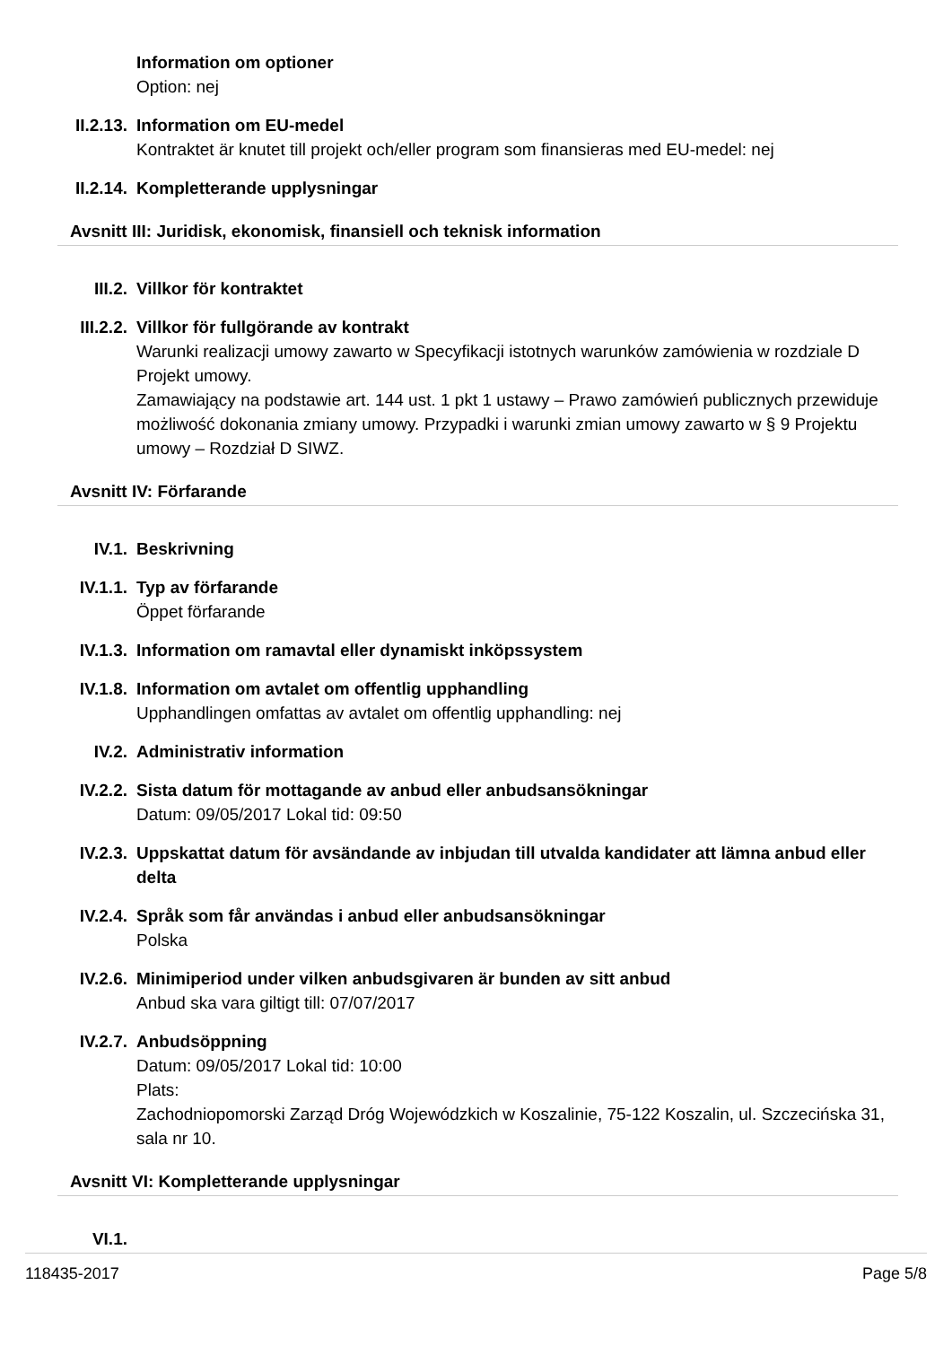Information om optioner
Option: nej
II.2.13.
Information om EU-medel
Kontraktet är knutet till projekt och/eller program som finansieras med EU-medel: nej
II.2.14.
Kompletterande upplysningar
Avsnitt III: Juridisk, ekonomisk, finansiell och teknisk information
III.2. Villkor för kontraktet
III.2.2.
Villkor för fullgörande av kontrakt
Warunki realizacji umowy zawarto w Specyfikacji istotnych warunków zamówienia w rozdziale D Projekt umowy.
Zamawiający na podstawie art. 144 ust. 1 pkt 1 ustawy – Prawo zamówień publicznych przewiduje możliwość dokonania zmiany umowy. Przypadki i warunki zmian umowy zawarto w § 9 Projektu umowy – Rozdział D SIWZ.
Avsnitt IV: Förfarande
IV.1. Beskrivning
IV.1.1.
Typ av förfarande
Öppet förfarande
IV.1.3.
Information om ramavtal eller dynamiskt inköpssystem
IV.1.8.
Information om avtalet om offentlig upphandling
Upphandlingen omfattas av avtalet om offentlig upphandling: nej
IV.2. Administrativ information
IV.2.2.
Sista datum för mottagande av anbud eller anbudsansökningar
Datum: 09/05/2017 Lokal tid: 09:50
IV.2.3.
Uppskattat datum för avsändande av inbjudan till utvalda kandidater att lämna anbud eller delta
IV.2.4.
Språk som får användas i anbud eller anbudsansökningar
Polska
IV.2.6.
Minimiperiod under vilken anbudsgivaren är bunden av sitt anbud
Anbud ska vara giltigt till: 07/07/2017
IV.2.7.
Anbudsöppning
Datum: 09/05/2017 Lokal tid: 10:00
Plats:
Zachodniopomorski Zarząd Dróg Wojewódzkich w Koszalinie, 75-122 Koszalin, ul. Szczecińska 31, sala nr 10.
Avsnitt VI: Kompletterande upplysningar
VI.1.
118435-2017 Page 5/8